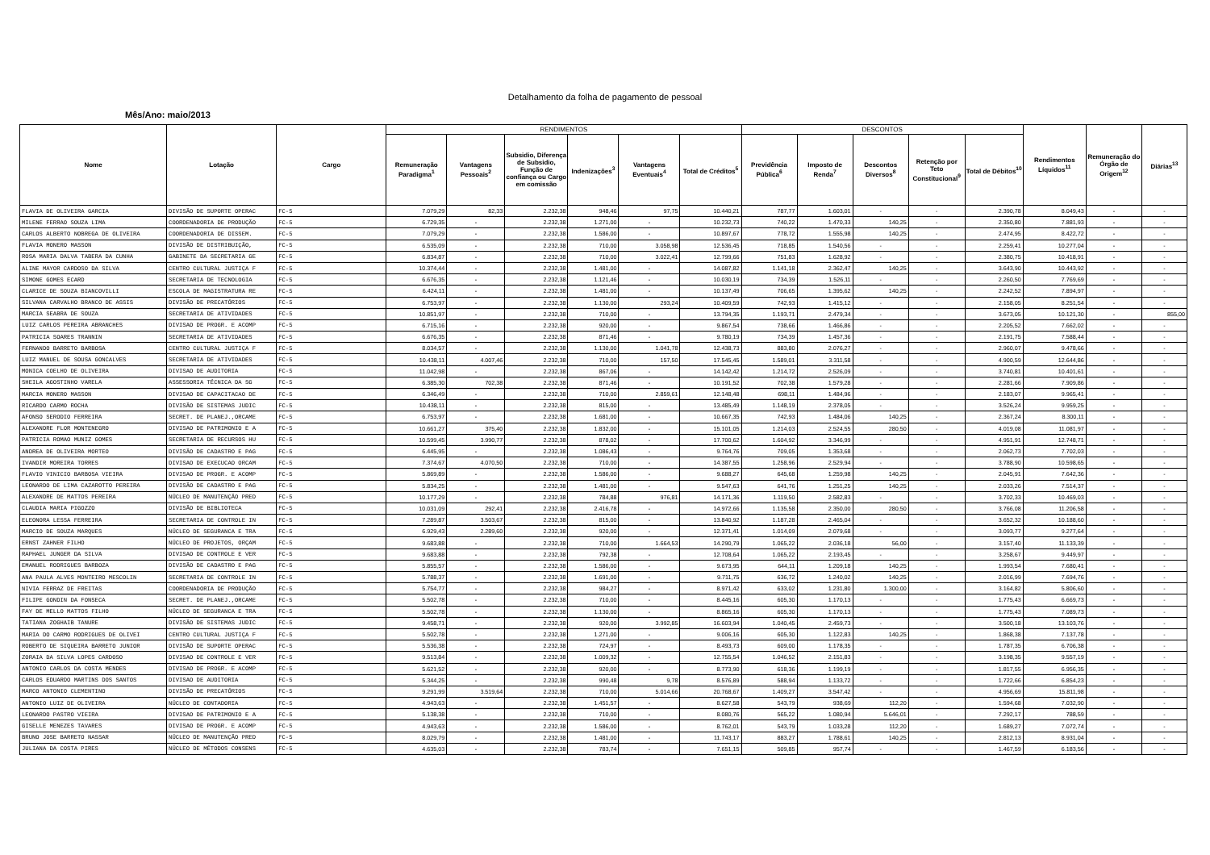Detalhamento da folha de pagamento de pessoal
Mês/Ano: maio/2013
| Nome | Lotação | Cargo | RENDIMENTOS | | | | | | DESCONTOS | | | | | Rendimentos Líquidos<sup>11</sup> | Remuneração do Órgão de Origem<sup>12</sup> | Diárias<sup>13</sup> |
| --- | --- | --- | --- | --- | --- | --- | --- | --- | --- | --- | --- | --- | --- | --- | --- | --- |
| | | | Remuneração Paradigma<sup>1</sup> | Vantagens Pessoais<sup>2</sup> | Subsidio, Diferença de Subsidio, Função de confiança ou Cargo em comissão | Indenizações<sup>3</sup> | Vantagens Eventuais<sup>4</sup> | Total de Créditos<sup>5</sup> | Previdência Pública<sup>6</sup> | Imposto de Renda<sup>7</sup> | Descontos Diversos<sup>8</sup> | Retenção por Teto Constitucional<sup>9</sup> | Total de Débitos<sup>10</sup> | | | |
| FLAVIA DE OLIVEIRA GARCIA | DIVISÃO DE SUPORTE OPERAC | FC-5 | 7.079,29 | 82,33 | 2.232,38 | 948,46 | 97,75 | 10.440,21 | 787,77 | 1.603,01 | - | - | 2.390,78 | 8.049,43 | - | - |
| MILENE FERRAO SOUZA LIMA | COORDENADORIA DE PRODUÇÃO | FC-5 | 6.729,35 | - | 2.232,38 | 1.271,00 | - | 10.232,73 | 740,22 | 1.470,33 | 140,25 | - | 2.350,80 | 7.881,93 | - | - |
| CARLOS ALBERTO NOBREGA DE OLIVEIRA | COORDENADORIA DE DISSEM. | FC-5 | 7.079,29 | - | 2.232,38 | 1.586,00 | - | 10.897,67 | 778,72 | 1.555,98 | 140,25 | - | 2.474,95 | 8.422,72 | - | - |
| FLAVIA MONERO MASSON | DIVISÃO DE DISTRIBUIÇÃO, | FC-5 | 6.535,09 | - | 2.232,38 | 710,00 | 3.058,98 | 12.536,45 | 718,85 | 1.540,56 | - | - | 2.259,41 | 10.277,04 | - | - |
| ROSA MARIA DALVA TABERA DA CUNHA | GABINETE DA SECRETARIA GE | FC-5 | 6.834,87 | - | 2.232,38 | 710,00 | 3.022,41 | 12.799,66 | 751,83 | 1.628,92 | - | - | 2.380,75 | 10.418,91 | - | - |
| ALINE MAYOR CARDOSO DA SILVA | CENTRO CULTURAL JUSTIÇA F | FC-5 | 10.374,44 | - | 2.232,38 | 1.481,00 | - | 14.087,82 | 1.141,18 | 2.362,47 | 140,25 | - | 3.643,90 | 10.443,92 | - | - |
| SIMONE GOMES ECARD | SECRETARIA DE TECNOLOGIA | FC-5 | 6.676,35 | - | 2.232,38 | 1.121,46 | - | 10.030,19 | 734,39 | 1.526,11 | - | - | 2.260,50 | 7.769,69 | - | - |
| CLARICE DE SOUZA BIANCOVILLI | ESCOLA DE MAGISTRATURA RE | FC-5 | 6.424,11 | - | 2.232,38 | 1.481,00 | - | 10.137,49 | 706,65 | 1.395,62 | 140,25 | - | 2.242,52 | 7.894,97 | - | - |
| SILVANA CARVALHO BRANCO DE ASSIS | DIVISÃO DE PRECATÓRIOS | FC-5 | 6.753,97 | - | 2.232,38 | 1.130,00 | 293,24 | 10.409,59 | 742,93 | 1.415,12 | - | - | 2.158,05 | 8.251,54 | - | - |
| MARCIA SEABRA DE SOUZA | SECRETARIA DE ATIVIDADES | FC-5 | 10.851,97 | - | 2.232,38 | 710,00 | - | 13.794,35 | 1.193,71 | 2.479,34 | - | - | 3.673,05 | 10.121,30 | - | 855,00 |
| LUIZ CARLOS PEREIRA ABRANCHES | DIVISAO DE PROGR. E ACOMP | FC-5 | 6.715,16 | - | 2.232,38 | 920,00 | - | 9.867,54 | 738,66 | 1.466,86 | - | - | 2.205,52 | 7.662,02 | - | - |
| PATRICIA SOARES TRANNIN | SECRETARIA DE ATIVIDADES | FC-5 | 6.676,35 | - | 2.232,38 | 871,46 | - | 9.780,19 | 734,39 | 1.457,36 | - | - | 2.191,75 | 7.588,44 | - | - |
| FERNANDO BARRETO BARBOSA | CENTRO CULTURAL JUSTIÇA F | FC-5 | 8.034,57 | - | 2.232,38 | 1.130,00 | 1.041,78 | 12.438,73 | 883,80 | 2.076,27 | - | - | 2.960,07 | 9.478,66 | - | - |
| LUIZ MANUEL DE SOUSA GONCALVES | SECRETARIA DE ATIVIDADES | FC-5 | 10.438,11 | 4.007,46 | 2.232,38 | 710,00 | 157,50 | 17.545,45 | 1.589,01 | 3.311,58 | - | - | 4.900,59 | 12.644,86 | - | - |
| MONICA COELHO DE OLIVEIRA | DIVISAO DE AUDITORIA | FC-5 | 11.042,98 | - | 2.232,38 | 867,06 | - | 14.142,42 | 1.214,72 | 2.526,09 | - | - | 3.740,81 | 10.401,61 | - | - |
| SHEILA AGOSTINHO VARELA | ASSESSORIA TÉCNICA DA SG | FC-5 | 6.385,30 | 702,38 | 2.232,38 | 871,46 | - | 10.191,52 | 702,38 | 1.579,28 | - | - | 2.281,66 | 7.909,86 | - | - |
| MARCIA MONERO MASSON | DIVISAO DE CAPACITACAO DE | FC-5 | 6.346,49 | - | 2.232,38 | 710,00 | 2.859,61 | 12.148,48 | 698,11 | 1.484,96 | - | - | 2.183,07 | 9.965,41 | - | - |
| RICARDO CARMO ROCHA | DIVISÃO DE SISTEMAS JUDIC | FC-5 | 10.438,11 | - | 2.232,38 | 815,00 | - | 13.485,49 | 1.148,19 | 2.378,05 | - | - | 3.526,24 | 9.959,25 | - | - |
| AFONSO SERODIO FERREIRA | SECRET. DE PLANEJ.,ORCAME | FC-5 | 6.753,97 | - | 2.232,38 | 1.681,00 | - | 10.667,35 | 742,93 | 1.484,06 | 140,25 | - | 2.367,24 | 8.300,11 | - | - |
| ALEXANDRE FLOR MONTENEGRO | DIVISAO DE PATRIMONIO E A | FC-5 | 10.661,27 | 375,40 | 2.232,38 | 1.832,00 | - | 15.101,05 | 1.214,03 | 2.524,55 | 280,50 | - | 4.019,08 | 11.081,97 | - | - |
| PATRICIA ROMAO MUNIZ GOMES | SECRETARIA DE RECURSOS HU | FC-5 | 10.599,45 | 3.990,77 | 2.232,38 | 878,02 | - | 17.700,62 | 1.604,92 | 3.346,99 | - | - | 4.951,91 | 12.748,71 | - | - |
| ANDREA DE OLIVEIRA MORTEO | DIVISÃO DE CADASTRO E PAG | FC-5 | 6.445,95 | - | 2.232,38 | 1.086,43 | - | 9.764,76 | 709,05 | 1.353,68 | - | - | 2.062,73 | 7.702,03 | - | - |
| IVANDIR MOREIRA TORRES | DIVISAO DE EXECUCAO ORCAM | FC-5 | 7.374,67 | 4.070,50 | 2.232,38 | 710,00 | - | 14.387,55 | 1.258,96 | 2.529,94 | - | - | 3.788,90 | 10.598,65 | - | - |
| FLAVIO VINICIO BARBOSA VIEIRA | DIVISAO DE PROGR. E ACOMP | FC-5 | 5.869,89 | - | 2.232,38 | 1.586,00 | - | 9.688,27 | 645,68 | 1.259,98 | 140,25 | - | 2.045,91 | 7.642,36 | - | - |
| LEONARDO DE LIMA CAZAROTTO PEREIRA | DIVISÃO DE CADASTRO E PAG | FC-5 | 5.834,25 | - | 2.232,38 | 1.481,00 | - | 9.547,63 | 641,76 | 1.251,25 | 140,25 | - | 2.033,26 | 7.514,37 | - | - |
| ALEXANDRE DE MATTOS PEREIRA | NÚCLEO DE MANUTENÇÃO PRED | FC-5 | 10.177,29 | - | 2.232,38 | 784,88 | 976,81 | 14.171,36 | 1.119,50 | 2.582,83 | - | - | 3.702,33 | 10.469,03 | - | - |
| CLAUDIA MARIA PIGOZZO | DIVISÃO DE BIBLIOTECA | FC-5 | 10.031,09 | 292,41 | 2.232,38 | 2.416,78 | - | 14.972,66 | 1.135,58 | 2.350,00 | 280,50 | - | 3.766,08 | 11.206,58 | - | - |
| ELEONORA LESSA FERREIRA | SECRETARIA DE CONTROLE IN | FC-5 | 7.289,87 | 3.503,67 | 2.232,38 | 815,00 | - | 13.840,92 | 1.187,28 | 2.465,04 | - | - | 3.652,32 | 10.188,60 | - | - |
| MARCIO DE SOUZA MARQUES | NÚCLEO DE SEGURANCA E TRA | FC-5 | 6.929,43 | 2.289,60 | 2.232,38 | 920,00 | - | 12.371,41 | 1.014,09 | 2.079,68 | - | - | 3.093,77 | 9.277,64 | - | - |
| ERNST ZAHNER FILHO | NÚCLEO DE PROJETOS, ORÇAM | FC-5 | 9.683,88 | - | 2.232,38 | 710,00 | 1.664,53 | 14.290,79 | 1.065,22 | 2.036,18 | 56,00 | - | 3.157,40 | 11.133,39 | - | - |
| RAPHAEL JUNGER DA SILVA | DIVISAO DE CONTROLE E VER | FC-5 | 9.683,88 | - | 2.232,38 | 792,38 | - | 12.708,64 | 1.065,22 | 2.193,45 | - | - | 3.258,67 | 9.449,97 | - | - |
| EMANUEL RODRIGUES BARBOZA | DIVISÃO DE CADASTRO E PAG | FC-5 | 5.855,57 | - | 2.232,38 | 1.586,00 | - | 9.673,95 | 644,11 | 1.209,18 | 140,25 | - | 1.993,54 | 7.680,41 | - | - |
| ANA PAULA ALVES MONTEIRO MESCOLIN | SECRETARIA DE CONTROLE IN | FC-5 | 5.788,37 | - | 2.232,38 | 1.691,00 | - | 9.711,75 | 636,72 | 1.240,02 | 140,25 | - | 2.016,99 | 7.694,76 | - | - |
| NIVIA FERRAZ DE FREITAS | COORDENADORIA DE PRODUÇÃO | FC-5 | 5.754,77 | - | 2.232,38 | 984,27 | - | 8.971,42 | 633,02 | 1.231,80 | 1.300,00 | - | 3.164,82 | 5.806,60 | - | - |
| FILIPE GONDIN DA FONSECA | SECRET. DE PLANEJ.,ORCAME | FC-5 | 5.502,78 | - | 2.232,38 | 710,00 | - | 8.445,16 | 605,30 | 1.170,13 | - | - | 1.775,43 | 6.669,73 | - | - |
| FAY DE MELLO MATTOS FILHO | NÚCLEO DE SEGURANCA E TRA | FC-5 | 5.502,78 | - | 2.232,38 | 1.130,00 | - | 8.865,16 | 605,30 | 1.170,13 | - | - | 1.775,43 | 7.089,73 | - | - |
| TATIANA ZOGHAIB TANURE | DIVISÃO DE SISTEMAS JUDIC | FC-5 | 9.458,71 | - | 2.232,38 | 920,00 | 3.992,85 | 16.603,94 | 1.040,45 | 2.459,73 | - | - | 3.500,18 | 13.103,76 | - | - |
| MARIA DO CARMO RODRIGUES DE OLIVEI | CENTRO CULTURAL JUSTIÇA F | FC-5 | 5.502,78 | - | 2.232,38 | 1.271,00 | - | 9.006,16 | 605,30 | 1.122,83 | 140,25 | - | 1.868,38 | 7.137,78 | - | - |
| ROBERTO DE SIQUEIRA BARRETO JUNIOR | DIVISÃO DE SUPORTE OPERAC | FC-5 | 5.536,38 | - | 2.232,38 | 724,97 | - | 8.493,73 | 609,00 | 1.178,35 | - | - | 1.787,35 | 6.706,38 | - | - |
| ZORAIA DA SILVA LOPES CARDOSO | DIVISAO DE CONTROLE E VER | FC-5 | 9.513,84 | - | 2.232,38 | 1.009,32 | - | 12.755,54 | 1.046,52 | 2.151,83 | - | - | 3.198,35 | 9.557,19 | - | - |
| ANTONIO CARLOS DA COSTA MENDES | DIVISAO DE PROGR. E ACOMP | FC-5 | 5.621,52 | - | 2.232,38 | 920,00 | - | 8.773,90 | 618,36 | 1.199,19 | - | - | 1.817,55 | 6.956,35 | - | - |
| CARLOS EDUARDO MARTINS DOS SANTOS | DIVISAO DE AUDITORIA | FC-5 | 5.344,25 | - | 2.232,38 | 990,48 | 9,78 | 8.576,89 | 588,94 | 1.133,72 | - | - | 1.722,66 | 6.854,23 | - | - |
| MARCO ANTONIO CLEMENTINO | DIVISÃO DE PRECATÓRIOS | FC-5 | 9.291,99 | 3.519,64 | 2.232,38 | 710,00 | 5.014,66 | 20.768,67 | 1.409,27 | 3.547,42 | - | - | 4.956,69 | 15.811,98 | - | - |
| ANTONIO LUIZ DE OLIVEIRA | NÚCLEO DE CONTADORIA | FC-5 | 4.943,63 | - | 2.232,38 | 1.451,57 | - | 8.627,58 | 543,79 | 938,69 | 112,20 | - | 1.594,68 | 7.032,90 | - | - |
| LEONARDO PASTRO VIEIRA | DIVISAO DE PATRIMONIO E A | FC-5 | 5.138,38 | - | 2.232,38 | 710,00 | - | 8.080,76 | 565,22 | 1.080,94 | 5.646,01 | - | 7.292,17 | 788,59 | - | - |
| GISELLE MENEZES TAVARES | DIVISAO DE PROGR. E ACOMP | FC-5 | 4.943,63 | - | 2.232,38 | 1.586,00 | - | 8.762,01 | 543,79 | 1.033,28 | 112,20 | - | 1.689,27 | 7.072,74 | - | - |
| BRUNO JOSE BARRETO NASSAR | NÚCLEO DE MANUTENÇÃO PRED | FC-5 | 8.029,79 | - | 2.232,38 | 1.481,00 | - | 11.743,17 | 883,27 | 1.788,61 | 140,25 | - | 2.812,13 | 8.931,04 | - | - |
| JULIANA DA COSTA PIRES | NÚCLEO DE MÉTODOS CONSENS | FC-5 | 4.635,03 | - | 2.232,38 | 783,74 | - | 7.651,15 | 509,85 | 957,74 | - | - | 1.467,59 | 6.183,56 | - | - |